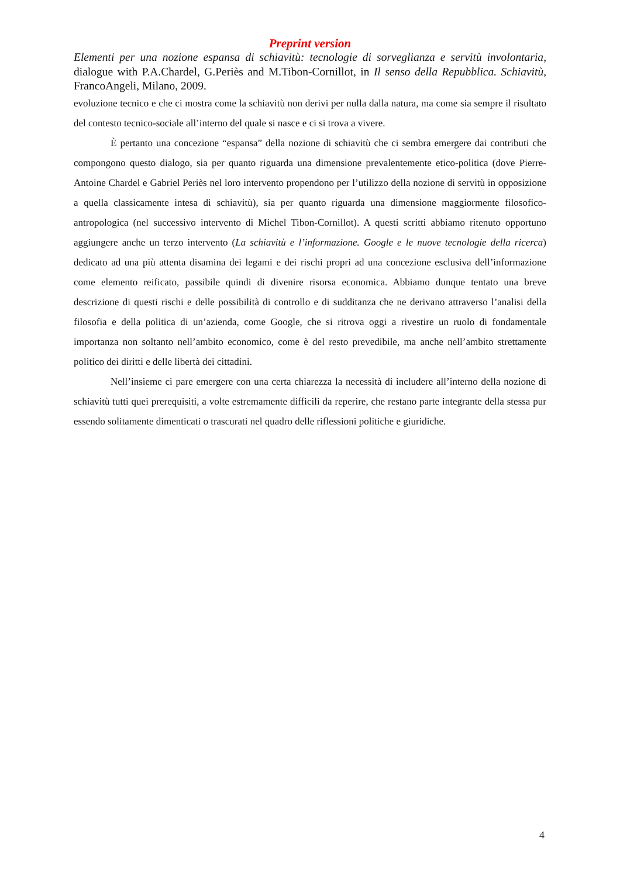Preprint version
Elementi per una nozione espansa di schiavitù: tecnologie di sorveglianza e servitù involontaria, dialogue with P.A.Chardel, G.Periès and M.Tibon-Cornillot, in Il senso della Repubblica. Schiavitù, FrancoAngeli, Milano, 2009.
evoluzione tecnico e che ci mostra come la schiavitù non derivi per nulla dalla natura, ma come sia sempre il risultato del contesto tecnico-sociale all’interno del quale si nasce e ci si trova a vivere.
È pertanto una concezione “espansa” della nozione di schiavitù che ci sembra emergere dai contributi che compongono questo dialogo, sia per quanto riguarda una dimensione prevalentemente etico-politica (dove Pierre-Antoine Chardel e Gabriel Periès nel loro intervento propendono per l’utilizzo della nozione di servitù in opposizione a quella classicamente intesa di schiavitù), sia per quanto riguarda una dimensione maggiormente filosofico-antropologica (nel successivo intervento di Michel Tibon-Cornillot). A questi scritti abbiamo ritenuto opportuno aggiungere anche un terzo intervento (La schiavitù e l’informazione. Google e le nuove tecnologie della ricerca) dedicato ad una più attenta disamina dei legami e dei rischi propri ad una concezione esclusiva dell’informazione come elemento reificato, passibile quindi di divenire risorsa economica. Abbiamo dunque tentato una breve descrizione di questi rischi e delle possibilità di controllo e di sudditanza che ne derivano attraverso l’analisi della filosofia e della politica di un’azienda, come Google, che si ritrova oggi a rivestire un ruolo di fondamentale importanza non soltanto nell’ambito economico, come è del resto prevedibile, ma anche nell’ambito strettamente politico dei diritti e delle libertà dei cittadini.
Nell’insieme ci pare emergere con una certa chiarezza la necessità di includere all’interno della nozione di schiavitù tutti quei prerequisiti, a volte estremamente difficili da reperire, che restano parte integrante della stessa pur essendo solitamente dimenticati o trascurati nel quadro delle riflessioni politiche e giuridiche.
4